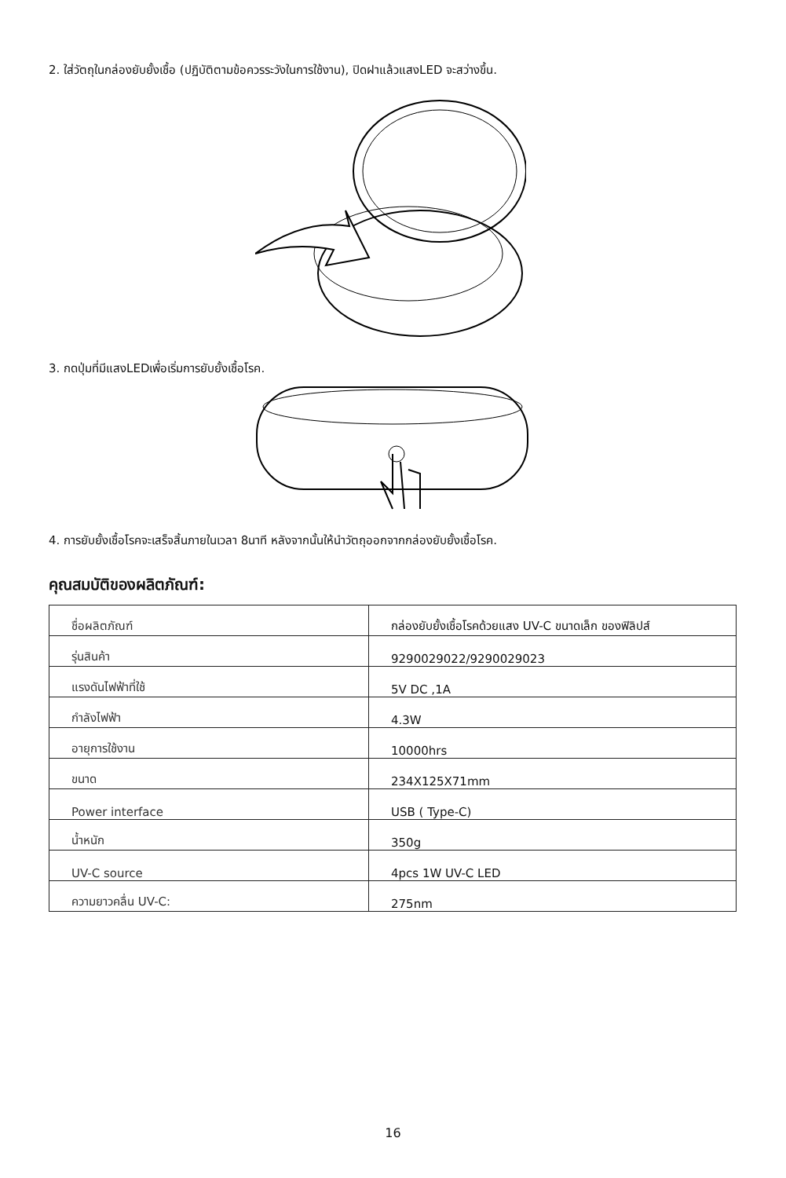2. ใส่วัตถุในกล่องยับยั้งเชื้อ (ปฏิบัติตามข้อควรระวังในการใช้งาน), ปิดฝาแล้วแสงLED จะสว่างขึ้น.
3. กดปุ่มที่มีแสงLEDเพื่อเริ่มการยับยั้งเชื้อโรค.
4. การยับยั้งเชื้อโรคจะเสร็จสิ้นภายในเวลา 8นาที หลังจากนั้นให้นำวัตถุออกจากกล่องยับยั้งเชื้อโรค.
คุณสมบัติของผลิตภัณฑ์:
| ชื่อผลิตภัณฑ์ | กล่องยับยั้งเชื้อโรคด้วยแสง UV-C ขนาดเล็ก ของฟิลิปส์ |
| รุ่นสินค้า | 9290029022/9290029023 |
| แรงดันไฟฟ้าที่ใช้ | 5V DC ,1A |
| กำลังไฟฟ้า | 4.3W |
| อายุการใช้งาน | 10000hrs |
| ขนาด | 234X125X71mm |
| Power interface | USB ( Type-C) |
| น้ำหนัก | 350g |
| UV-C source | 4pcs 1W UV-C LED |
| ความยาวคลื่น UV-C: | 275nm |
16